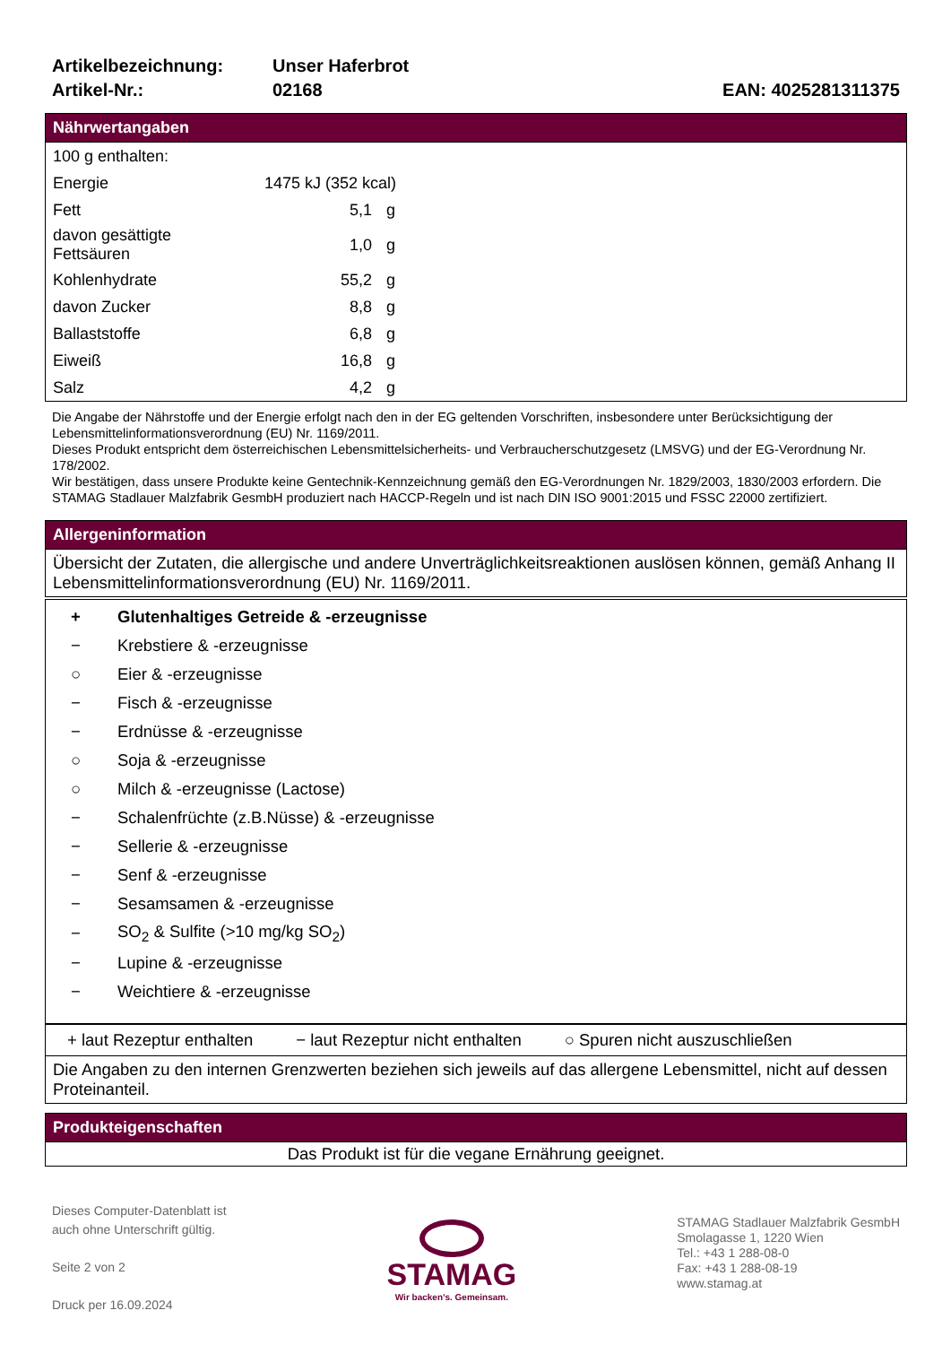| Artikelbezeichnung: | Unser Haferbrot | |
| Artikel-Nr.: | 02168 | EAN: 4025281311375 |
Nährwertangaben
| 100 g enthalten: | | |
| Energie | 1475 kJ (352 kcal) | |
| Fett | 5,1 | g |
| davon gesättigte Fettsäuren | 1,0 | g |
| Kohlenhydrate | 55,2 | g |
| davon Zucker | 8,8 | g |
| Ballaststoffe | 6,8 | g |
| Eiweiß | 16,8 | g |
| Salz | 4,2 | g |
Die Angabe der Nährstoffe und der Energie erfolgt nach den in der EG geltenden Vorschriften, insbesondere unter Berücksichtigung der Lebensmittelinformationsverordnung (EU) Nr. 1169/2011.
Dieses Produkt entspricht dem österreichischen Lebensmittelsicherheits- und Verbraucherschutzgesetz (LMSVG) und der EG-Verordnung Nr. 178/2002.
Wir bestätigen, dass unsere Produkte keine Gentechnik-Kennzeichnung gemäß den EG-Verordnungen Nr. 1829/2003, 1830/2003 erfordern. Die STAMAG Stadlauer Malzfabrik GesmbH produziert nach HACCP-Regeln und ist nach DIN ISO 9001:2015 und FSSC 22000 zertifiziert.
Allergeninformation
Übersicht der Zutaten, die allergische und andere Unverträglichkeitsreaktionen auslösen können, gemäß Anhang II Lebensmittelinformationsverordnung (EU) Nr. 1169/2011.
| + | Glutenhaltiges Getreide & -erzeugnisse |
| − | Krebstiere & -erzeugnisse |
| ○ | Eier & -erzeugnisse |
| − | Fisch & -erzeugnisse |
| − | Erdnüsse & -erzeugnisse |
| ○ | Soja & -erzeugnisse |
| ○ | Milch & -erzeugnisse (Lactose) |
| − | Schalenfrüchte (z.B.Nüsse) & -erzeugnisse |
| − | Sellerie & -erzeugnisse |
| − | Senf & -erzeugnisse |
| − | Sesamsamen & -erzeugnisse |
| − | SO<sub>2</sub> & Sulfite (>10 mg/kg SO<sub>2</sub>) |
| − | Lupine & -erzeugnisse |
| − | Weichtiere & -erzeugnisse |
+ laut Rezeptur enthalten − laut Rezeptur nicht enthalten ○ Spuren nicht auszuschließen
Die Angaben zu den internen Grenzwerten beziehen sich jeweils auf das allergene Lebensmittel, nicht auf dessen Proteinanteil.
Produkteigenschaften
Das Produkt ist für die vegane Ernährung geeignet.
Dieses Computer-Datenblatt ist
auch ohne Unterschrift gültig.
Seite 2 von 2
Druck per 16.09.2024
STAMAG
Wir backen’s. Gemeinsam.
STAMAG Stadlauer Malzfabrik GesmbH
Smolagasse 1, 1220 Wien
Tel.: +43 1 288-08-0
Fax: +43 1 288-08-19
www.stamag.at